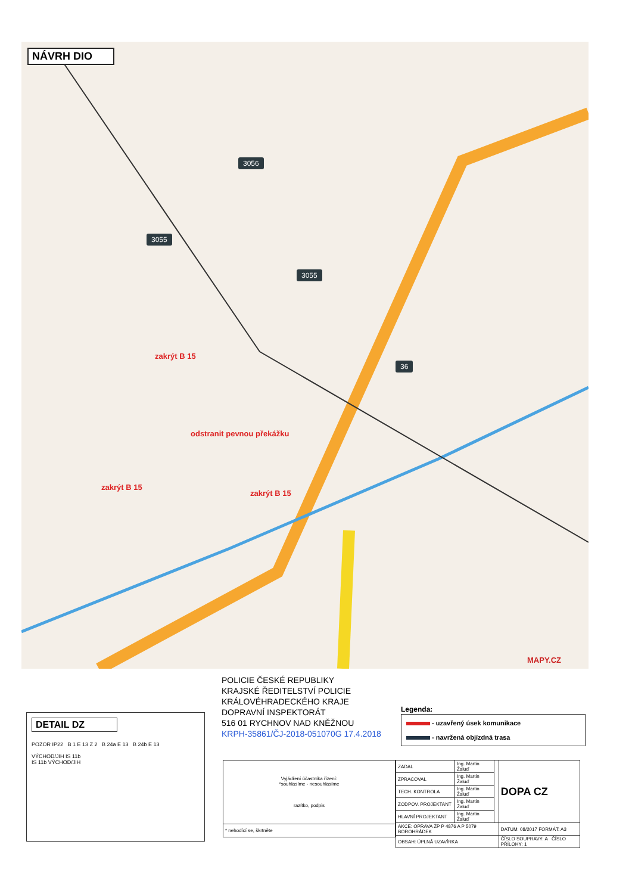NÁVRH DIO
3056
3055
3055
36
zakrýt B 15
odstranit pevnou překážku
zakrýt B 15
zakrýt B 15
MAPY.CZ
POLICIE ČESKÉ REPUBLIKY
KRAJSKÉ ŘEDITELSTVÍ POLICIE
KRÁLOVÉHRADECKÉHO KRAJE
DOPRAVNÍ INSPEKTORÁT
516 01 RYCHNOV NAD KNĚŽNOU
KRPH-35861/ČJ-2018-051070G 17.4.2018
DETAIL DZ
POZOR IP22 B 1 E 13 Z 2 B 24a E 13 B 24b E 13
VÝCHOD/JIH IS 11b
IS 11b VÝCHOD/JIH
Legenda:
- uzavřený úsek komunikace
- navržená objízdná trasa
| Vyjádření účastníka řízení: *souhlasíme - nesouhlasíme razítko, podpis |
| * nehodící se, škrtněte |
| ZADAL | Ing. Martin Žaluď | | DOPA CZ |
| ZPRACOVAL | Ing. Martin Žaluď | | |
| TECH. KONTROLA | Ing. Martin Žaluď | | |
| ZODPOV. PROJEKTANT | Ing. Martin Žaluď | | |
| HLAVNÍ PROJEKTANT | Ing. Martin Žaluď | | |
| AKCE: OPRAVA ŽP P 4876 A P 5079 BOROHRÁDEK | | | DATUM: 08/2017 FORMÁT: A3 |
| OBSAH: ÚPLNÁ UZAVÍRKA | | | ČÍSLO SOUPRAVY: A ČÍSLO PŘÍLOHY: 1 |